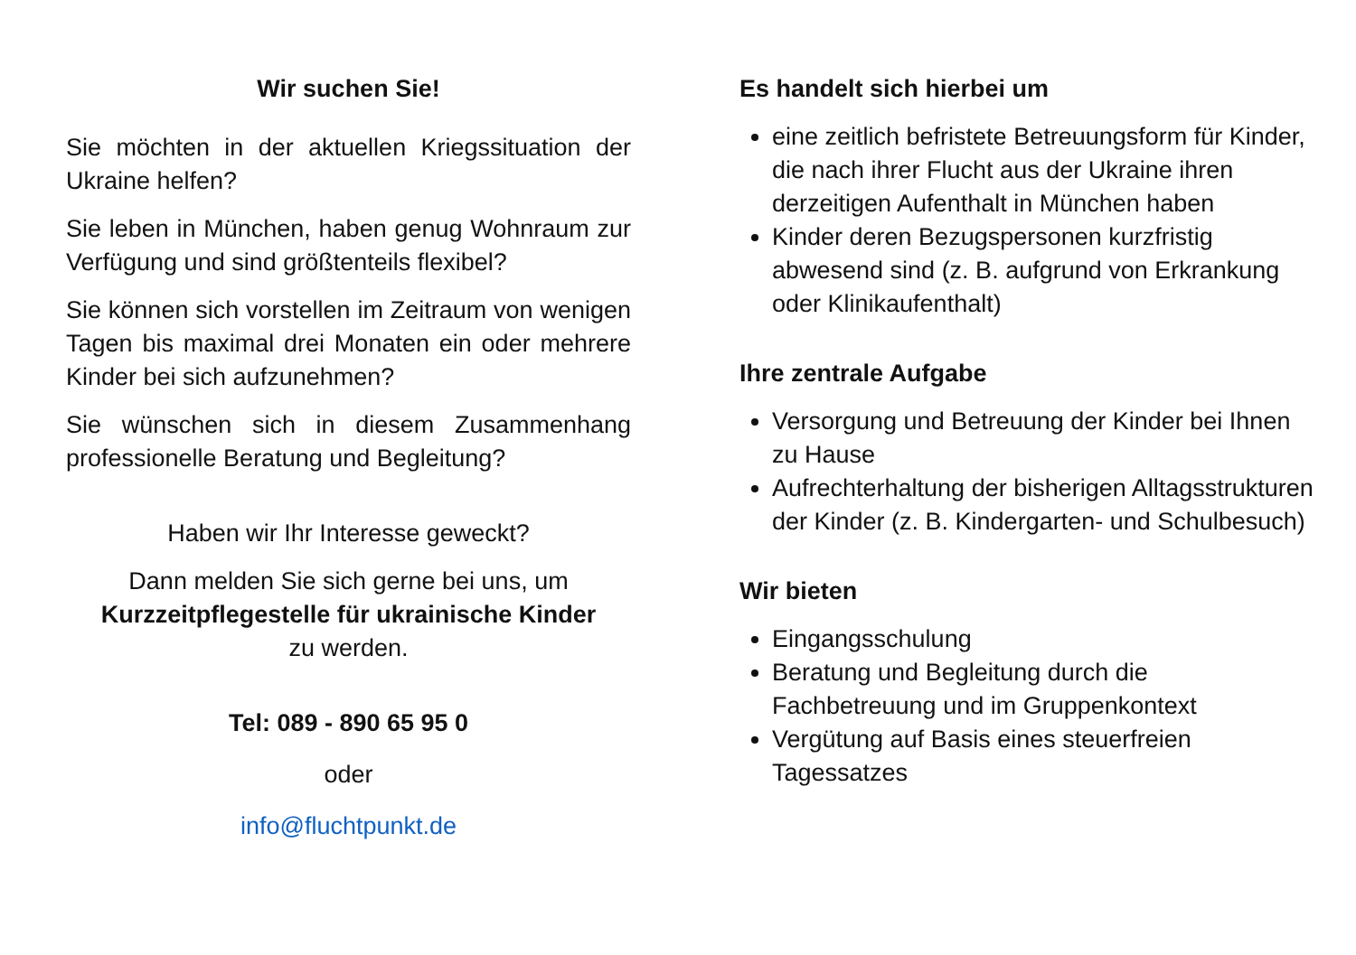Wir suchen Sie!
Sie möchten in der aktuellen Kriegssituation der Ukraine helfen?
Sie leben in München, haben genug Wohnraum zur Verfügung und sind größtenteils flexibel?
Sie können sich vorstellen im Zeitraum von wenigen Tagen bis maximal drei Monaten ein oder mehrere Kinder bei sich aufzunehmen?
Sie wünschen sich in diesem Zusammenhang professionelle Beratung und Begleitung?
Haben wir Ihr Interesse geweckt?
Dann melden Sie sich gerne bei uns, um
Kurzzeitpflegestelle für ukrainische Kinder
zu werden.
Tel: 089 - 890 65 95 0
oder
info@fluchtpunkt.de
Es handelt sich hierbei um
eine zeitlich befristete Betreuungsform für Kinder, die nach ihrer Flucht aus der Ukraine ihren derzeitigen Aufenthalt in München haben
Kinder deren Bezugspersonen kurzfristig abwesend sind (z. B. aufgrund von Erkrankung oder Klinikaufenthalt)
Ihre zentrale Aufgabe
Versorgung und Betreuung der Kinder bei Ihnen zu Hause
Aufrechterhaltung der bisherigen Alltagsstrukturen der Kinder (z. B. Kindergarten- und Schulbesuch)
Wir bieten
Eingangsschulung
Beratung und Begleitung durch die Fachbetreuung und im Gruppenkontext
Vergütung auf Basis eines steuerfreien Tagessatzes